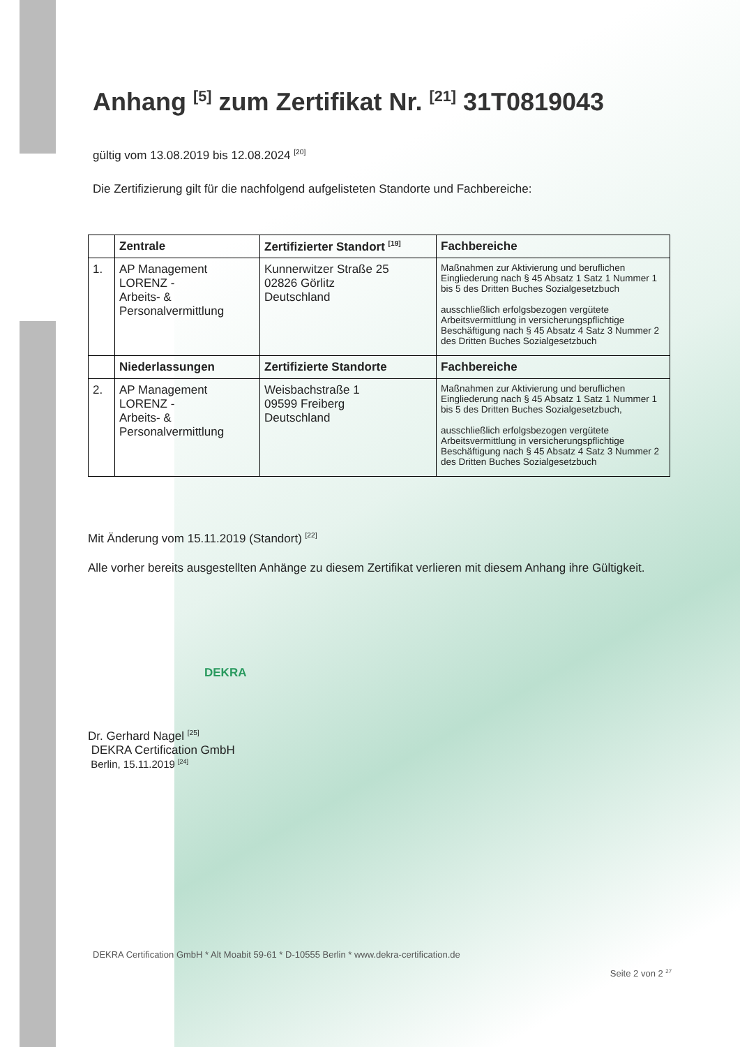Anhang <sup>[5]</sup> zum Zertifikat Nr. <sup>[21]</sup> 31T0819043
gültig vom 13.08.2019 bis 12.08.2024 <sup>[20]</sup>
Die Zertifizierung gilt für die nachfolgend aufgelisteten Standorte und Fachbereiche:
| | Zentrale | Zertifizierter Standort <sup>[19]</sup> | Fachbereiche |
| --- | --- | --- | --- |
| 1. | AP Management LORENZ - Arbeits- & Personalvermittlung | Kunnerwitzer Straße 25 02826 Görlitz Deutschland | Maßnahmen zur Aktivierung und beruflichen Eingliederung nach § 45 Absatz 1 Satz 1 Nummer 1 bis 5 des Dritten Buches Sozialgesetzbuch ausschließlich erfolgsbezogen vergütete Arbeitsvermittlung in versicherungspflichtige Beschäftigung nach § 45 Absatz 4 Satz 3 Nummer 2 des Dritten Buches Sozialgesetzbuch |
| | Niederlassungen | Zertifizierte Standorte | Fachbereiche |
| 2. | AP Management LORENZ - Arbeits- & Personalvermittlung | Weisbachstraße 1 09599 Freiberg Deutschland | Maßnahmen zur Aktivierung und beruflichen Eingliederung nach § 45 Absatz 1 Satz 1 Nummer 1 bis 5 des Dritten Buches Sozialgesetzbuch, ausschließlich erfolgsbezogen vergütete Arbeitsvermittlung in versicherungspflichtige Beschäftigung nach § 45 Absatz 4 Satz 3 Nummer 2 des Dritten Buches Sozialgesetzbuch |
Mit Änderung vom 15.11.2019 (Standort) <sup>[22]</sup>
Alle vorher bereits ausgestellten Anhänge zu diesem Zertifikat verlieren mit diesem Anhang ihre Gültigkeit.
DEKRA
Dr. Gerhard Nagel <sup>[25]</sup>
DEKRA Certification GmbH
Berlin, 15.11.2019 <sup>[24]</sup>
DEKRA Certification GmbH * Alt Moabit 59-61 * D-10555 Berlin * www.dekra-certification.de
Seite 2 von 2 <sup>27</sup>